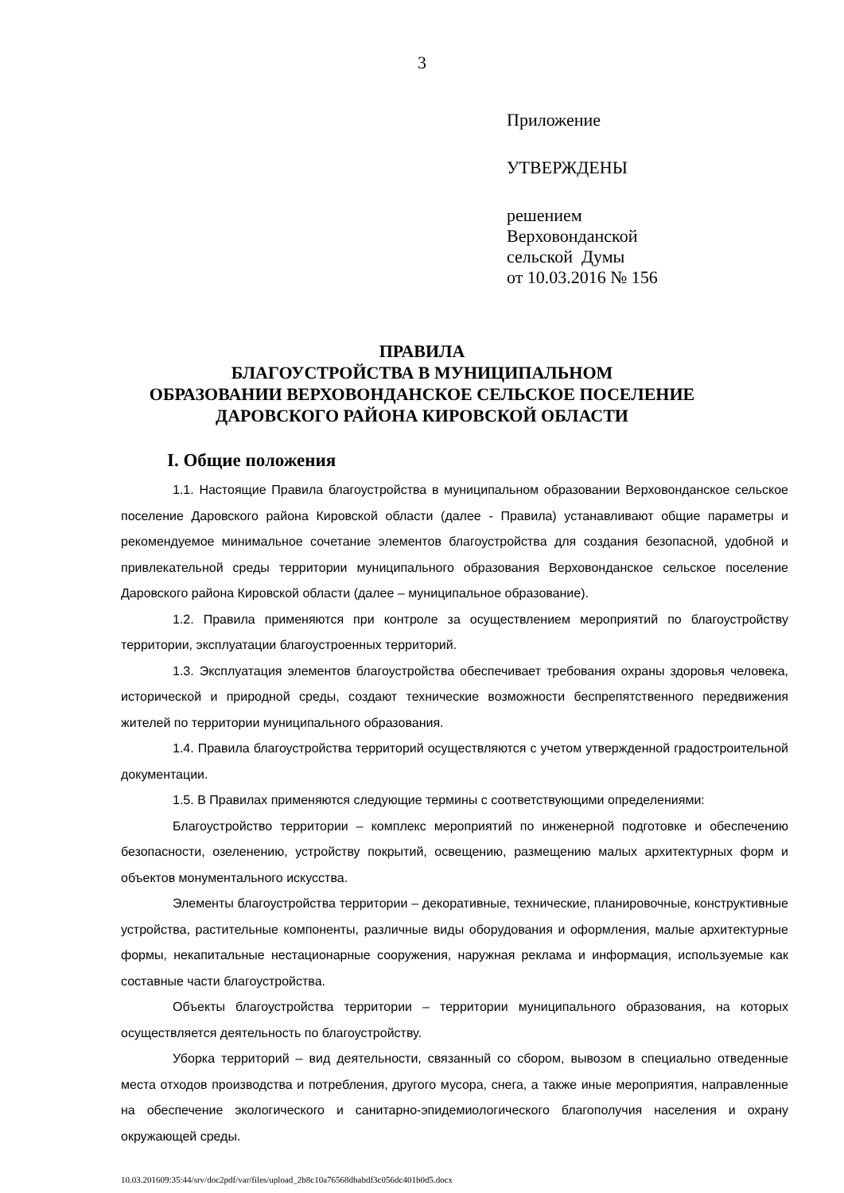3
Приложение
УТВЕРЖДЕНЫ
решением
Верховонданской
сельской Думы
от 10.03.2016 № 156
ПРАВИЛА
БЛАГОУСТРОЙСТВА В МУНИЦИПАЛЬНОМ
ОБРАЗОВАНИИ ВЕРХОВОНДАНСКОЕ СЕЛЬСКОЕ ПОСЕЛЕНИЕ
ДАРОВСКОГО РАЙОНА КИРОВСКОЙ ОБЛАСТИ
I. Общие положения
1.1. Настоящие Правила благоустройства в муниципальном образовании Верховонданское сельское поселение Даровского района Кировской области (далее - Правила) устанавливают общие параметры и рекомендуемое минимальное сочетание элементов благоустройства для создания безопасной, удобной и привлекательной среды территории муниципального образования Верховонданское сельское поселение Даровского района Кировской области (далее – муниципальное образование).
1.2. Правила применяются при контроле за осуществлением мероприятий по благоустройству территории, эксплуатации благоустроенных территорий.
1.3. Эксплуатация элементов благоустройства обеспечивает требования охраны здоровья человека, исторической и природной среды, создают технические возможности беспрепятственного передвижения жителей по территории муниципального образования.
1.4. Правила благоустройства территорий осуществляются с учетом утвержденной градостроительной документации.
1.5. В Правилах применяются следующие термины с соответствующими определениями:
Благоустройство территории – комплекс мероприятий по инженерной подготовке и обеспечению безопасности, озеленению, устройству покрытий, освещению, размещению малых архитектурных форм и объектов монументального искусства.
Элементы благоустройства территории – декоративные, технические, планировочные, конструктивные устройства, растительные компоненты, различные виды оборудования и оформления, малые архитектурные формы, некапитальные нестационарные сооружения, наружная реклама и информация, используемые как составные части благоустройства.
Объекты благоустройства территории – территории муниципального образования, на которых осуществляется деятельность по благоустройству.
Уборка территорий – вид деятельности, связанный со сбором, вывозом в специально отведенные места отходов производства и потребления, другого мусора, снега, а также иные мероприятия, направленные на обеспечение экологического и санитарно-эпидемиологического благополучия населения и охрану окружающей среды.
10.03.201609:35:44/srv/doc2pdf/var/files/upload_2b8c10a76568dbabdf3c056dc401b0d5.docx